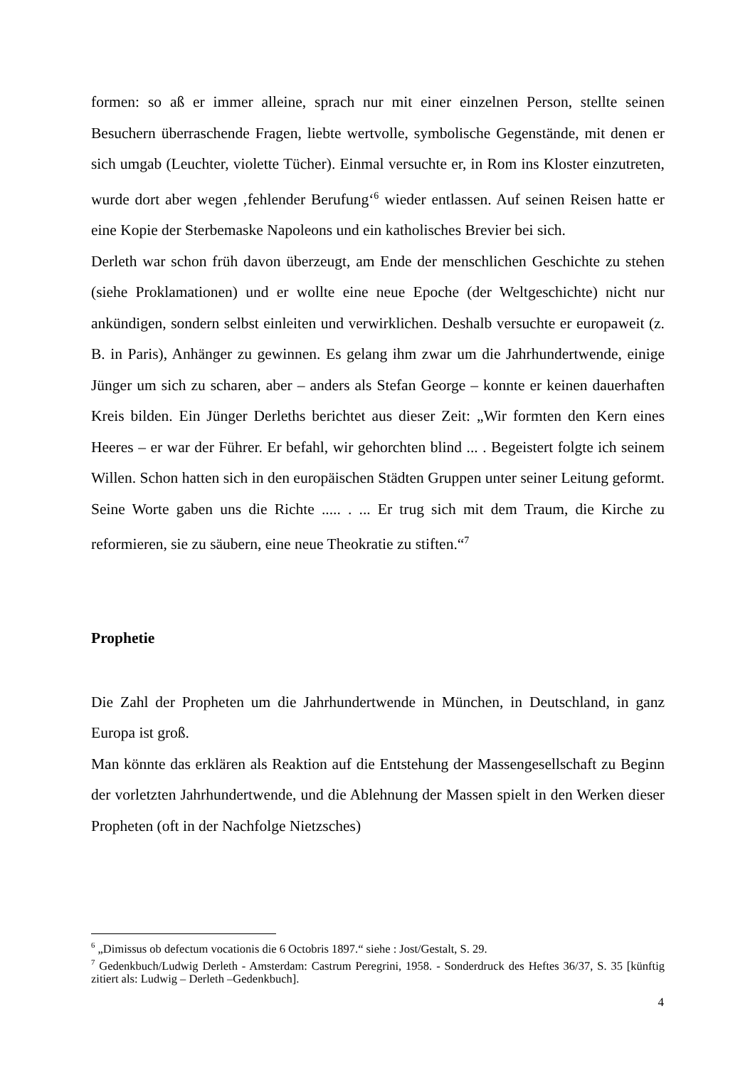formen: so aß er immer alleine, sprach nur mit einer einzelnen Person, stellte seinen Besuchern überraschende Fragen, liebte wertvolle, symbolische Gegenstände, mit denen er sich umgab (Leuchter, violette Tücher). Einmal versuchte er, in Rom ins Kloster einzutreten, wurde dort aber wegen ‚fehlender Berufung‘<sup>6</sup> wieder entlassen. Auf seinen Reisen hatte er eine Kopie der Sterbe­maske Napoleons und ein katholisches Brevier bei sich.
Derleth war schon früh davon überzeugt, am Ende der menschlichen Geschichte zu stehen (siehe Proklamationen) und er wollte eine neue Epoche (der Weltge­schichte) nicht nur ankündigen, sondern selbst einleiten und verwirklichen. Deshalb versuchte er europaweit (z. B. in Paris), Anhänger zu gewinnen. Es gelang ihm zwar um die Jahrhundertwende, einige Jünger um sich zu scharen, aber – anders als Stefan George – konnte er keinen dauerhaften Kreis bilden. Ein Jünger Derleths berichtet aus dieser Zeit: „Wir formten den Kern eines Heeres – er war der Führer. Er befahl, wir gehorchten blind ... . Begeistert folgte ich seinem Willen. Schon hatten sich in den europäischen Städten Gruppen unter seiner Leitung geformt. Seine Worte gaben uns die Richte ..... . ... Er trug sich mit dem Traum, die Kirche zu reformieren, sie zu säubern, eine neue Theokratie zu stiften.“<sup>7</sup>
Prophetie
Die Zahl der Propheten um die Jahrhundertwende in München, in Deutschland, in ganz Europa ist groß.
Man könnte das erklären als Reaktion auf die Entstehung der Massenge­sellschaft zu Beginn der vorletzten Jahrhundertwende, und die Ablehnung der Massen spielt in den Werken dieser Propheten (oft in der Nachfolge Nietzsches)
<sup>6</sup> „Dimissus ob defectum vocationis die 6 Octobris 1897.“ siehe : Jost/Gestalt, S. 29.
<sup>7</sup> Gedenkbuch/Ludwig Derleth - Amsterdam: Castrum Peregrini, 1958. - Sonderdruck des Heftes 36/37, S. 35 [künftig zitiert als: Ludwig – Derleth –Gedenkbuch].
4